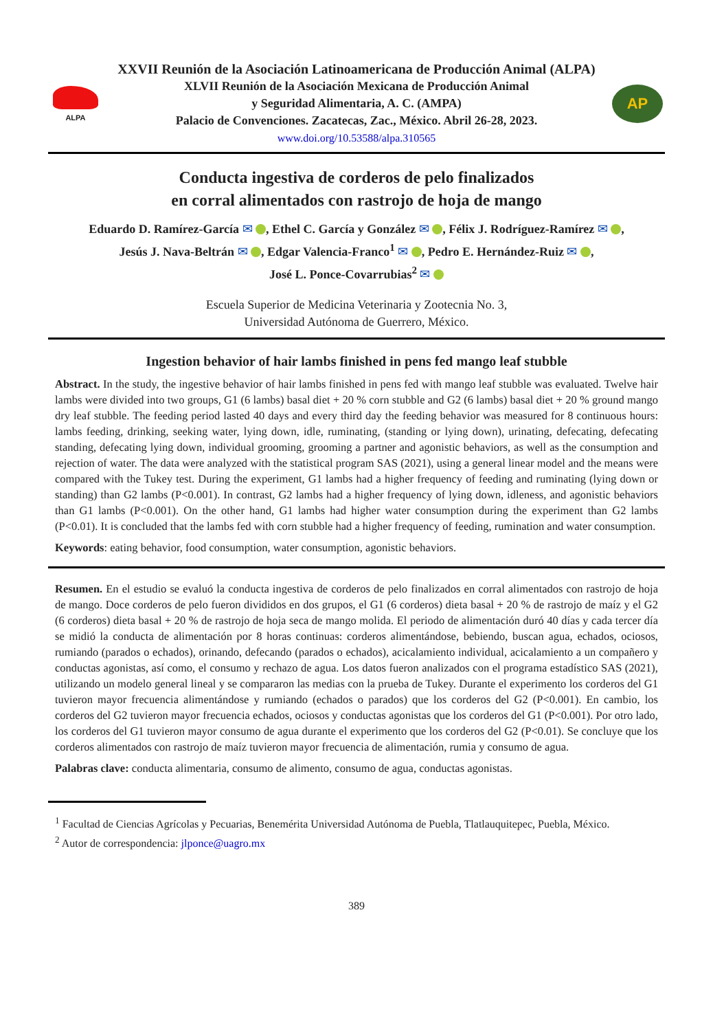ALPA
XXVII Reunión de la Asociación Latinoamericana de Producción Animal (ALPA)
XLVII Reunión de la Asociación Mexicana de Producción Animal
y Seguridad Alimentaria, A. C. (AMPA)
Palacio de Convenciones. Zacatecas, Zac., México. Abril 26-28, 2023.
www.doi.org/10.53588/alpa.310565
AP
Conducta ingestiva de corderos de pelo finalizados
en corral alimentados con rastrojo de hoja de mango
Eduardo D. Ramírez-García ✉ , Ethel C. García y González ✉ , Félix J. Rodríguez-Ramírez ✉ ,
Jesús J. Nava-Beltrán ✉ , Edgar Valencia-Franco<sup>1</sup> ✉ , Pedro E. Hernández-Ruiz ✉ ,
José L. Ponce-Covarrubias<sup>2</sup> ✉
Escuela Superior de Medicina Veterinaria y Zootecnia No. 3,
Universidad Autónoma de Guerrero, México.
Ingestion behavior of hair lambs finished in pens fed mango leaf stubble
Abstract. In the study, the ingestive behavior of hair lambs finished in pens fed with mango leaf stubble was evaluated. Twelve hair lambs were divided into two groups, G1 (6 lambs) basal diet + 20 % corn stubble and G2 (6 lambs) basal diet + 20 % ground mango dry leaf stubble. The feeding period lasted 40 days and every third day the feeding behavior was measured for 8 continuous hours: lambs feeding, drinking, seeking water, lying down, idle, ruminating, (standing or lying down), urinating, defecating, defecating standing, defecating lying down, individual grooming, grooming a partner and agonistic behaviors, as well as the consumption and rejection of water. The data were analyzed with the statistical program SAS (2021), using a general linear model and the means were compared with the Tukey test. During the experiment, G1 lambs had a higher frequency of feeding and ruminating (lying down or standing) than G2 lambs (P<0.001). In contrast, G2 lambs had a higher frequency of lying down, idleness, and agonistic behaviors than G1 lambs (P<0.001). On the other hand, G1 lambs had higher water consumption during the experiment than G2 lambs (P<0.01). It is concluded that the lambs fed with corn stubble had a higher frequency of feeding, rumination and water consumption.
Keywords: eating behavior, food consumption, water consumption, agonistic behaviors.
Resumen. En el estudio se evaluó la conducta ingestiva de corderos de pelo finalizados en corral alimentados con rastrojo de hoja de mango. Doce corderos de pelo fueron divididos en dos grupos, el G1 (6 corderos) dieta basal + 20 % de rastrojo de maíz y el G2 (6 corderos) dieta basal + 20 % de rastrojo de hoja seca de mango molida. El periodo de alimentación duró 40 días y cada tercer día se midió la conducta de alimentación por 8 horas continuas: corderos alimentándose, bebiendo, buscan agua, echados, ociosos, rumiando (parados o echados), orinando, defecando (parados o echados), acicalamiento individual, acicalamiento a un compañero y conductas agonistas, así como, el consumo y rechazo de agua. Los datos fueron analizados con el programa estadístico SAS (2021), utilizando un modelo general lineal y se compararon las medias con la prueba de Tukey. Durante el experimento los corderos del G1 tuvieron mayor frecuencia alimentándose y rumiando (echados o parados) que los corderos del G2 (P<0.001). En cambio, los corderos del G2 tuvieron mayor frecuencia echados, ociosos y conductas agonistas que los corderos del G1 (P<0.001). Por otro lado, los corderos del G1 tuvieron mayor consumo de agua durante el experimento que los corderos del G2 (P<0.01). Se concluye que los corderos alimentados con rastrojo de maíz tuvieron mayor frecuencia de alimentación, rumia y consumo de agua.
Palabras clave: conducta alimentaria, consumo de alimento, consumo de agua, conductas agonistas.
<sup>1</sup> Facultad de Ciencias Agrícolas y Pecuarias, Benemérita Universidad Autónoma de Puebla, Tlatlauquitepec, Puebla, México.
<sup>2</sup> Autor de correspondencia: jlponce@uagro.mx
389